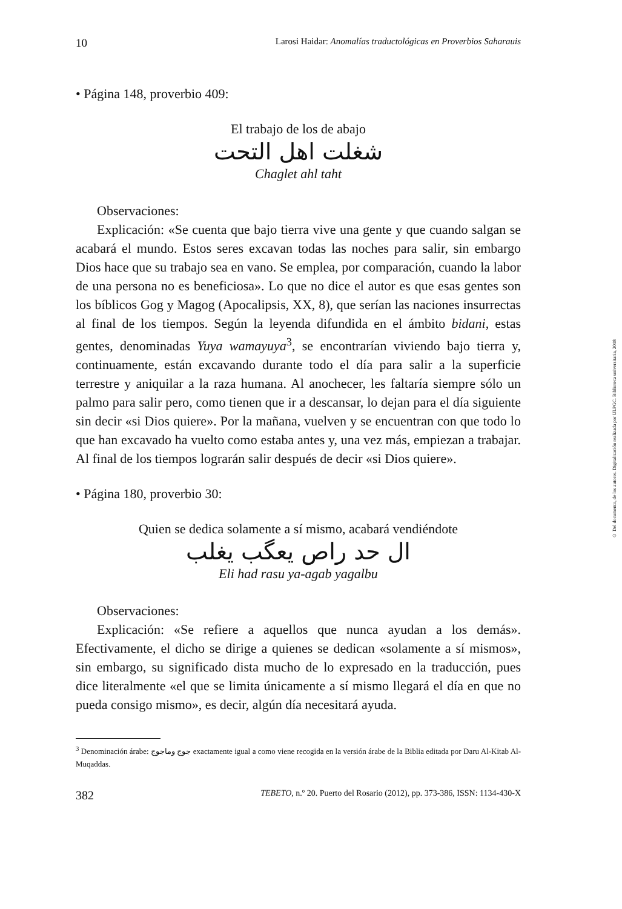10 Larosi Haidar: Anomalías traductológicas en Proverbios Saharauis
• Página 148, proverbio 409:
El trabajo de los de abajo
شغلت اهل التحت
Chaglet ahl taht
Observaciones:
Explicación: «Se cuenta que bajo tierra vive una gente y que cuando salgan se acabará el mundo. Estos seres excavan todas las noches para salir, sin embargo Dios hace que su trabajo sea en vano. Se emplea, por comparación, cuando la labor de una persona no es beneficiosa». Lo que no dice el autor es que esas gentes son los bíblicos Gog y Magog (Apocalipsis, XX, 8), que serían las naciones insurrectas al final de los tiempos. Según la leyenda difundida en el ámbito bidani, estas gentes, denominadas Yuya wamayuya<sup>3</sup>, se encontrarían viviendo bajo tierra y, continuamente, están excavando durante todo el día para salir a la superficie terrestre y aniquilar a la raza humana. Al anochecer, les faltaría siempre sólo un palmo para salir pero, como tienen que ir a descansar, lo dejan para el día siguiente sin decir «si Dios quiere». Por la mañana, vuelven y se encuentran con que todo lo que han excavado ha vuelto como estaba antes y, una vez más, empiezan a trabajar. Al final de los tiempos lograrán salir después de decir «si Dios quiere».
• Página 180, proverbio 30:
Quien se dedica solamente a sí mismo, acabará vendiéndote
ال حد راص يعگب يغلب
Eli had rasu ya-agab yagalbu
Observaciones:
Explicación: «Se refiere a aquellos que nunca ayudan a los demás». Efectivamente, el dicho se dirige a quienes se dedican «solamente a sí mismos», sin embargo, su significado dista mucho de lo expresado en la traducción, pues dice literalmente «el que se limita únicamente a sí mismo llegará el día en que no pueda consigo mismo», es decir, algún día necesitará ayuda.
<sup>3</sup> Denominación árabe: جوج وماجوج exactamente igual a como viene recogida en la versión árabe de la Biblia editada por Daru Al-Kitab Al-Muqaddas.
382 TEBETO, n.º 20. Puerto del Rosario (2012), pp. 373-386, ISSN: 1134-430-X
© Del documento, de los autores. Digitalización realizada por ULPGC. Biblioteca universitaria, 2018